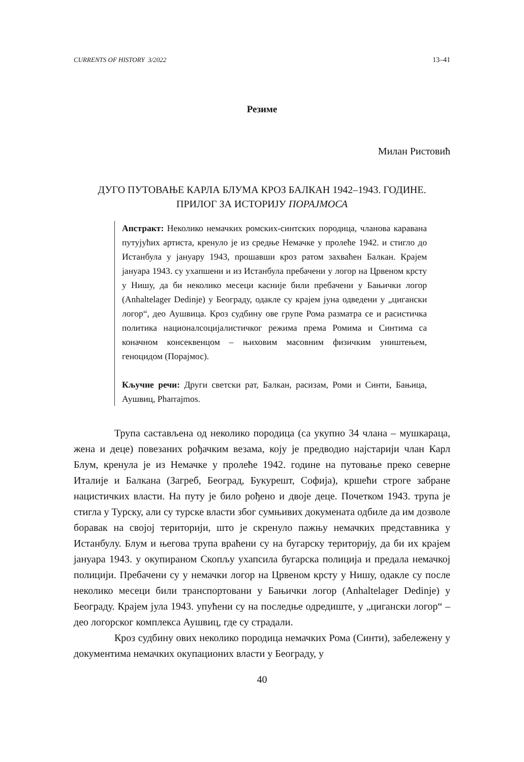CURRENTS OF HISTORY 3/2022 13–41
Резиме
Милан Ристовић
ДУГО ПУТОВАЊЕ КАРЛА БЛУМА КРОЗ БАЛКАН 1942–1943. ГОДИНЕ.
ПРИЛОГ ЗА ИСТОРИЈУ ПОРАЈМОСА
Апстракт: Неколико немачких ромских-синтских породица, чланова каравана путујућих артиста, кренуло је из средње Немачке у пролеће 1942. и стигло до Истанбула у јануару 1943, прошавши кроз ратом захваћен Балкан. Крајем јануара 1943. су ухапшени и из Истанбула пребачени у логор на Црвеном крсту у Нишу, да би неколико месеци касније били пребачени у Бањички логор (Anhaltelager Dedinje) у Београду, одакле су крајем јуна одведени у „цигански логор“, део Аушвица. Кроз судбину ове групе Рома разматра се и расистичка политика националсоцијалистичког режима према Ромима и Синтима са коначном консеквенцом – њиховим масовним физичким уништењем, геноцидом (Порајмос).
Кључне речи: Други светски рат, Балкан, расизам, Роми и Синти, Бањица, Аушвиц, Pharrajmos.
Трупа састављена од неколико породица (са укупно 34 члана – мушкараца, жена и деце) повезаних рођачким везама, коју је предводио најстарији члан Карл Блум, кренула је из Немачке у пролеће 1942. године на путовање преко северне Италије и Балкана (Загреб, Београд, Букурешт, Софија), кршећи строге забране нацистичких власти. На путу је било рођено и двоје деце. Почетком 1943. трупа је стигла у Турску, али су турске власти због сумњивих докумената одбиле да им дозволе боравак на својој територији, што је скренуло пажњу немачких представника у Истанбулу. Блум и његова трупа враћени су на бугарску територију, да би их крајем јануара 1943. у окупираном Скопљу ухапсила бугарска полиција и предала немачкој полицији. Пребачени су у немачки логор на Црвеном крсту у Нишу, одакле су после неколико месеци били транспортовани у Бањички логор (Anhaltelager Dedinje) у Београду. Крајем јула 1943. упућени су на последње одредиште, у „цигански логор“ – део логорског комплекса Аушвиц, где су страдали.
Кроз судбину ових неколико породица немачких Рома (Синти), забележену у документима немачких окупационих власти у Београду, у
40